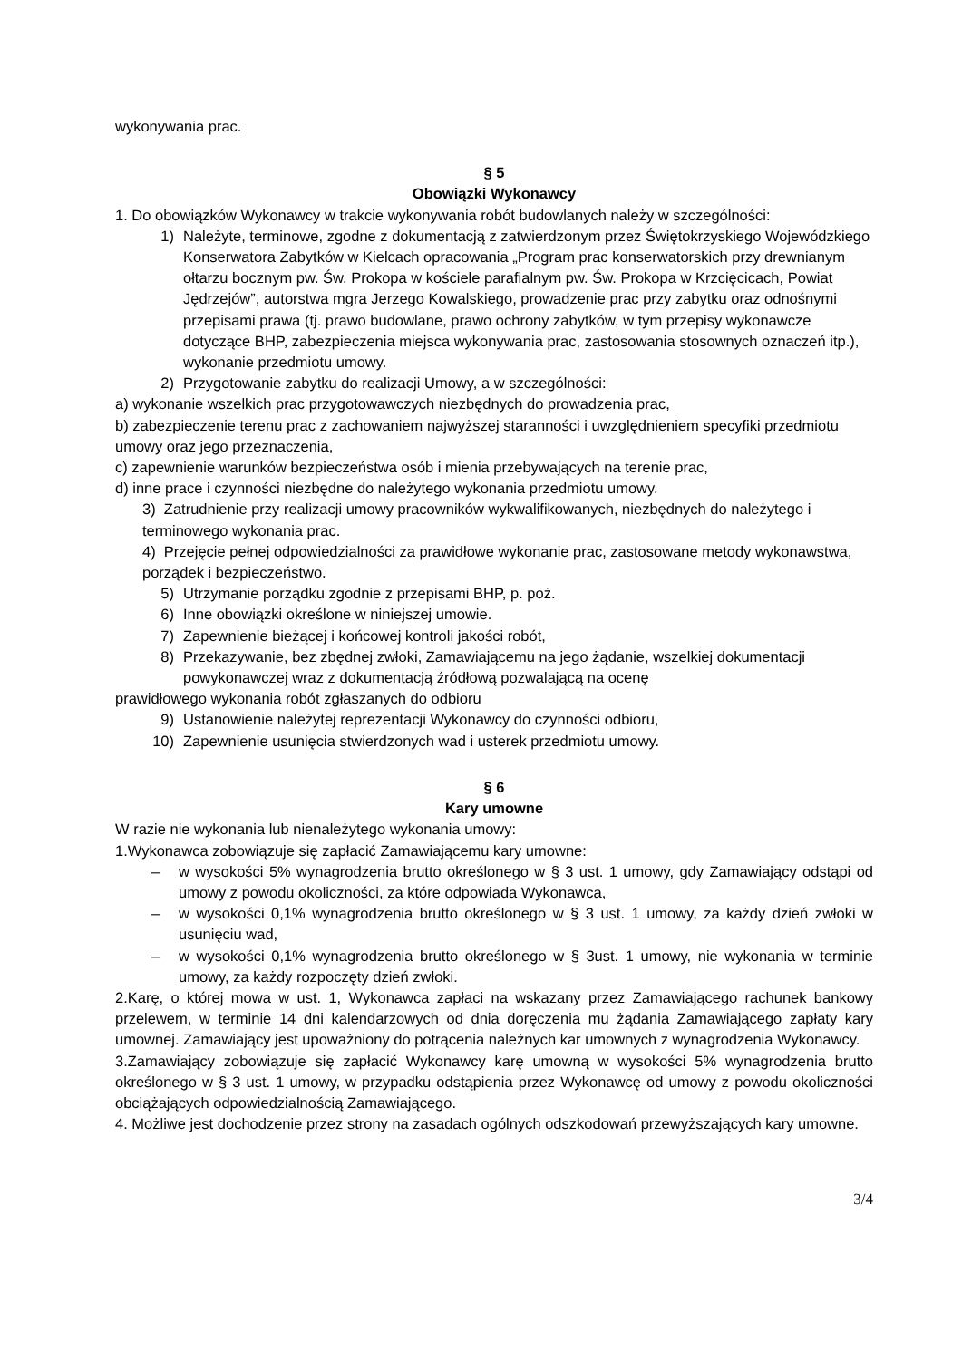wykonywania prac.
§ 5
Obowiązki Wykonawcy
1. Do obowiązków Wykonawcy w trakcie wykonywania robót budowlanych należy w szczególności:
1) Należyte, terminowe, zgodne z dokumentacją z zatwierdzonym przez Świętokrzyskiego Wojewódzkiego Konserwatora Zabytków w Kielcach opracowania „Program prac konserwatorskich przy drewnianym ołtarzu bocznym pw. Św. Prokopa w kościele parafialnym pw. Św. Prokopa w Krzcięcicach, Powiat Jędrzejów”, autorstwa mgra Jerzego Kowalskiego, prowadzenie prac przy zabytku oraz odnośnymi przepisami prawa (tj. prawo budowlane, prawo ochrony zabytków, w tym przepisy wykonawcze dotyczące BHP, zabezpieczenia miejsca wykonywania prac, zastosowania stosownych oznaczeń itp.), wykonanie przedmiotu umowy.
2) Przygotowanie zabytku do realizacji Umowy, a w szczególności:
a) wykonanie wszelkich prac przygotowawczych niezbędnych do prowadzenia prac,
b) zabezpieczenie terenu prac z zachowaniem najwyższej staranności i uwzględnieniem specyfiki przedmiotu umowy oraz jego przeznaczenia,
c) zapewnienie warunków bezpieczeństwa osób i mienia przebywających na terenie prac,
d) inne prace i czynności niezbędne do należytego wykonania przedmiotu umowy.
3) Zatrudnienie przy realizacji umowy pracowników wykwalifikowanych, niezbędnych do należytego i terminowego wykonania prac.
4) Przejęcie pełnej odpowiedzialności za prawidłowe wykonanie prac, zastosowane metody wykonawstwa, porządek i bezpieczeństwo.
5) Utrzymanie porządku zgodnie z przepisami BHP, p. poż.
6) Inne obowiązki określone w niniejszej umowie.
7) Zapewnienie bieżącej i końcowej kontroli jakości robót,
8) Przekazywanie, bez zbędnej zwłoki, Zamawiającemu na jego żądanie, wszelkiej dokumentacji powykonawczej wraz z dokumentacją źródłową pozwalającą na ocenę
prawidłowego wykonania robót zgłaszanych do odbioru
9) Ustanowienie należytej reprezentacji Wykonawcy do czynności odbioru,
10) Zapewnienie usunięcia stwierdzonych wad i usterek przedmiotu umowy.
§ 6
Kary umowne
W razie nie wykonania lub nienależytego wykonania umowy:
1.Wykonawca zobowiązuje się zapłacić Zamawiającemu kary umowne:
– w wysokości 5% wynagrodzenia brutto określonego w § 3 ust. 1 umowy, gdy Zamawiający odstąpi od umowy z powodu okoliczności, za które odpowiada Wykonawca,
– w wysokości 0,1% wynagrodzenia brutto określonego w § 3 ust. 1 umowy, za każdy dzień zwłoki w usunięciu wad,
– w wysokości 0,1% wynagrodzenia brutto określonego w § 3ust. 1 umowy, nie wykonania w terminie umowy, za każdy rozpoczęty dzień zwłoki.
2.Karę, o której mowa w ust. 1, Wykonawca zapłaci na wskazany przez Zamawiającego rachunek bankowy przelewem, w terminie 14 dni kalendarzowych od dnia doręczenia mu żądania Zamawiającego zapłaty kary umownej. Zamawiający jest upoważniony do potrącenia należnych kar umownych z wynagrodzenia Wykonawcy.
3.Zamawiający zobowiązuje się zapłacić Wykonawcy karę umowną w wysokości 5% wynagrodzenia brutto określonego w § 3 ust. 1 umowy, w przypadku odstąpienia przez Wykonawcę od umowy z powodu okoliczności obciążających odpowiedzialnością Zamawiającego.
4. Możliwe jest dochodzenie przez strony na zasadach ogólnych odszkodowań przewyższających kary umowne.
3/4